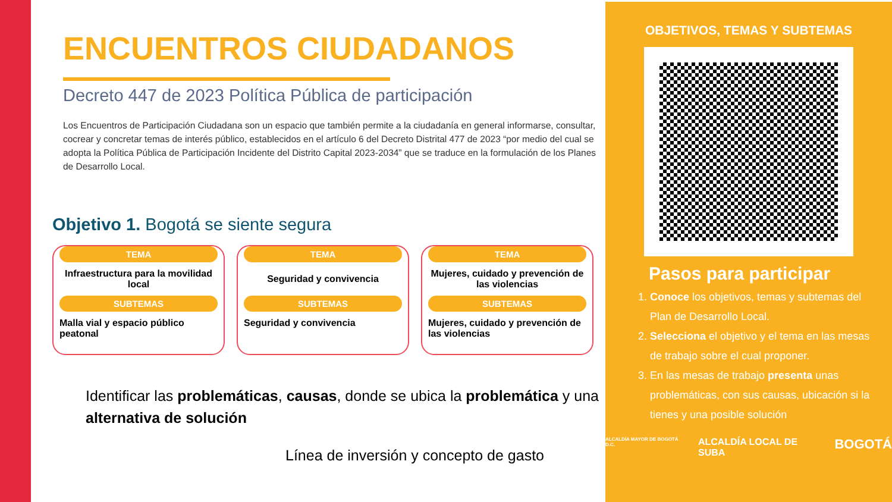ENCUENTROS CIUDADANOS
Decreto 447 de 2023 Política Pública de participación
Los Encuentros de Participación Ciudadana son un espacio que también permite a la ciudadanía en general informarse, consultar, cocrear y concretar temas de interés público, establecidos en el artículo 6 del Decreto Distrital 477 de 2023 “por medio del cual se adopta la Política Pública de Participación Incidente del Distrito Capital 2023-2034” que se traduce en la formulación de los Planes de Desarrollo Local.
Objetivo 1. Bogotá se siente segura
TEMA
Infraestructura para la movilidad local
SUBTEMAS
Malla vial y espacio público peatonal
TEMA
Seguridad y convivencia
SUBTEMAS
Seguridad y convivencia
TEMA
Mujeres, cuidado y prevención de las violencias
SUBTEMAS
Mujeres, cuidado y prevención de las violencias
Identificar las problemáticas, causas, donde se ubica la problemática y una alternativa de solución
Línea de inversión y concepto de gasto
OBJETIVOS, TEMAS Y SUBTEMAS
Pasos para participar
1. Conoce los objetivos, temas y subtemas del Plan de Desarrollo Local.
2. Selecciona el objetivo y el tema en las mesas de trabajo sobre el cual proponer.
3. En las mesas de trabajo presenta unas problemáticas, con sus causas, ubicación si la tienes y una posible solución
ALCALDÍA MAYOR DE BOGOTÁ D.C. ALCALDÍA LOCAL DE SUBA BOGOTÁ